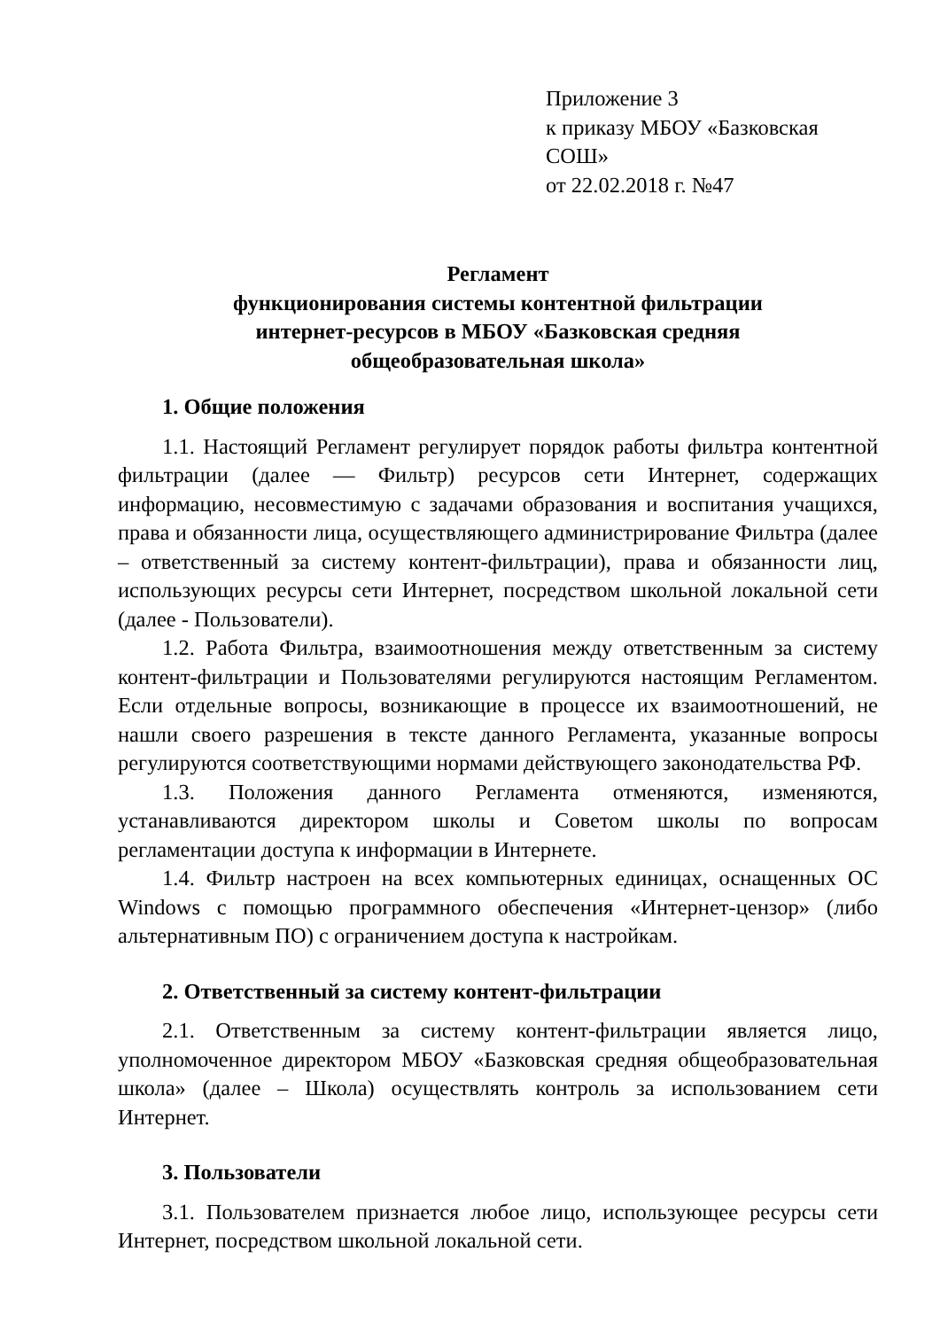Приложение 3
к приказу МБОУ «Базковская СОШ»
от 22.02.2018 г. №47
Регламент
функционирования системы контентной фильтрации
интернет-ресурсов в МБОУ «Базковская средняя
общеобразовательная школа»
1. Общие положения
1.1. Настоящий Регламент регулирует порядок работы фильтра контентной фильтрации (далее — Фильтр) ресурсов сети Интернет, содержащих информацию, несовместимую с задачами образования и воспитания учащихся, права и обязанности лица, осуществляющего администрирование Фильтра (далее – ответственный за систему контент-фильтрации), права и обязанности лиц, использующих ресурсы сети Интернет, посредством школьной локальной сети (далее - Пользователи).
1.2. Работа Фильтра, взаимоотношения между ответственным за систему контент-фильтрации и Пользователями регулируются настоящим Регламентом. Если отдельные вопросы, возникающие в процессе их взаимоотношений, не нашли своего разрешения в тексте данного Регламента, указанные вопросы регулируются соответствующими нормами действующего законодательства РФ.
1.3. Положения данного Регламента отменяются, изменяются, устанавливаются директором школы и Советом школы по вопросам регламентации доступа к информации в Интернете.
1.4. Фильтр настроен на всех компьютерных единицах, оснащенных ОС Windows с помощью программного обеспечения «Интернет-цензор» (либо альтернативным ПО) с ограничением доступа к настройкам.
2. Ответственный за систему контент-фильтрации
2.1. Ответственным за систему контент-фильтрации является лицо, уполномоченное директором МБОУ «Базковская средняя общеобразовательная школа» (далее – Школа) осуществлять контроль за использованием сети Интернет.
3. Пользователи
3.1. Пользователем признается любое лицо, использующее ресурсы сети Интернет, посредством школьной локальной сети.